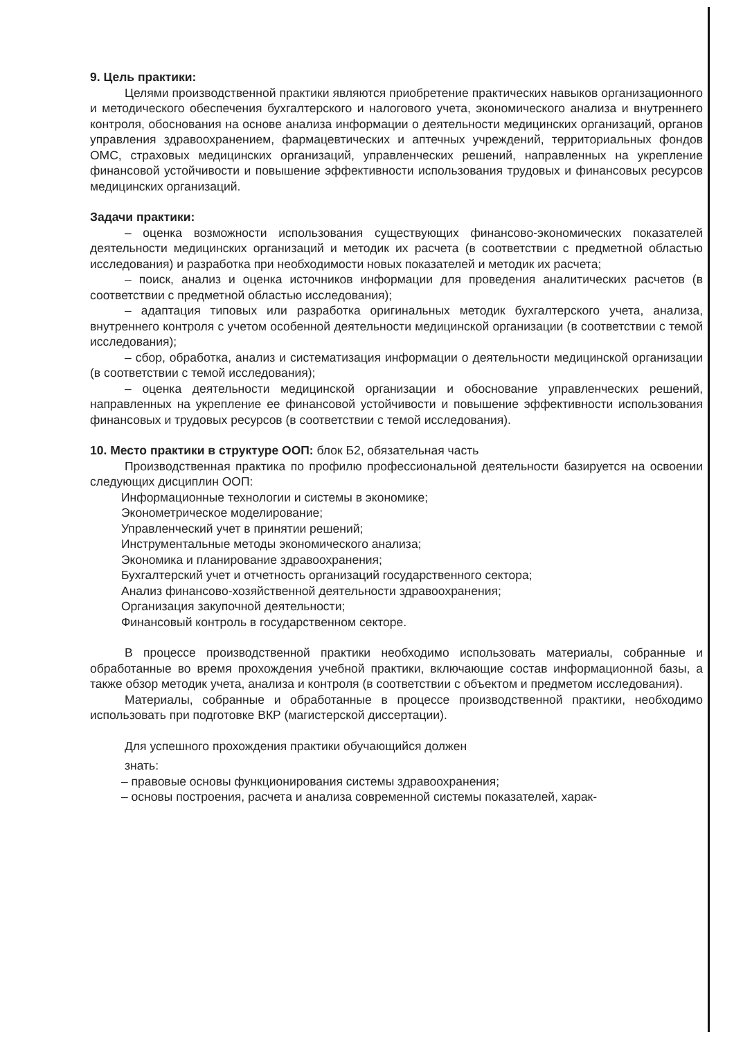9. Цель практики:
Целями производственной практики являются приобретение практических навыков организационного и методического обеспечения бухгалтерского и налогового учета, экономического анализа и внутреннего контроля, обоснования на основе анализа информации о деятельности медицинских организаций, органов управления здравоохранением, фармацевтических и аптечных учреждений, территориальных фондов ОМС, страховых медицинских организаций, управленческих решений, направленных на укрепление финансовой устойчивости и повышение эффективности использования трудовых и финансовых ресурсов медицинских организаций.
Задачи практики:
– оценка возможности использования существующих финансово-экономических показателей деятельности медицинских организаций и методик их расчета (в соответствии с предметной областью исследования) и разработка при необходимости новых показателей и методик их расчета;
– поиск, анализ и оценка источников информации для проведения аналитических расчетов (в соответствии с предметной областью исследования);
– адаптация типовых или разработка оригинальных методик бухгалтерского учета, анализа, внутреннего контроля с учетом особенной деятельности медицинской организации (в соответствии с темой исследования);
– сбор, обработка, анализ и систематизация информации о деятельности медицинской организации (в соответствии с темой исследования);
– оценка деятельности медицинской организации и обоснование управленческих решений, направленных на укрепление ее финансовой устойчивости и повышение эффективности использования финансовых и трудовых ресурсов (в соответствии с темой исследования).
10. Место практики в структуре ООП: блок Б2, обязательная часть
Производственная практика по профилю профессиональной деятельности базируется на освоении следующих дисциплин ООП:
Информационные технологии и системы в экономике;
Эконометрическое моделирование;
Управленческий учет в принятии решений;
Инструментальные методы экономического анализа;
Экономика и планирование здравоохранения;
Бухгалтерский учет и отчетность организаций государственного сектора;
Анализ финансово-хозяйственной деятельности здравоохранения;
Организация закупочной деятельности;
Финансовый контроль в государственном секторе.
В процессе производственной практики необходимо использовать материалы, собранные и обработанные во время прохождения учебной практики, включающие состав информационной базы, а также обзор методик учета, анализа и контроля (в соответствии с объектом и предметом исследования).
Материалы, собранные и обработанные в процессе производственной практики, необходимо использовать при подготовке ВКР (магистерской диссертации).
Для успешного прохождения практики обучающийся должен
знать:
– правовые основы функционирования системы здравоохранения;
– основы построения, расчета и анализа современной системы показателей, харак-